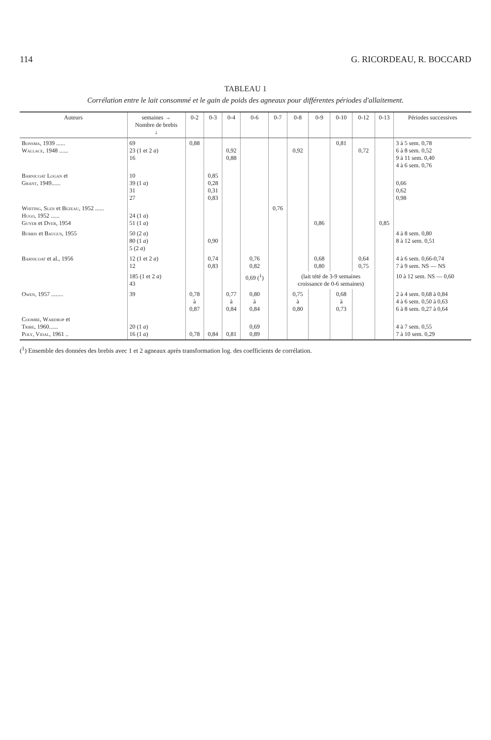114 G. RICORDEAU, R. BOCCARD
TABLEAU 1
Corrélation entre le lait consommé et le gain de poids des agneaux pour différentes périodes d'allaitement.
| Auteurs | semaines → Nombre de brebis ↓ | 0-2 | 0-3 | 0-4 | 0-6 | 0-7 | 0-8 | 0-9 | 0-10 | 0-12 | 0-13 | Périodes successives |
| --- | --- | --- | --- | --- | --- | --- | --- | --- | --- | --- | --- | --- |
| Bonsma , 1939 ...... Wallace , 1948 ...... | 69 23 (1 et 2 a ) 16 | 0,88 | | 0,92 0,88 | | | 0,92 | | 0,81 | 0,72 | | 3 à 5 sem. 0,78 6 à 8 sem. 0,52 9 à 11 sem. 0,40 4 à 6 sem. 0,76 |
| Barnicoat Logan et Grant , 1949...... | 10 39 (1 a ) 31 27 | | 0,85 0,28 0,31 0,83 | | | | | | | | | 0,66 0,62 0,98 |
| Whiting, Slen et Bezeau , 1952 ...... Hugo , 1952 ...... Guyer et Dyer , 1954 | 24 (1 a ) 51 (1 a ) | | | | | 0,76 | | 0,86 | | | 0,85 | |
| Burris et Baugus , 1955 | 50 (2 a ) 80 (1 a ) 5 (2 a ) | | 0,90 | | | | | | | | | 4 à 8 sem. 0,80 8 à 12 sem. 0,51 |
| Barnicoat et al., 1956 | 12 (1 et 2 a ) 12 | | 0,74 0,83 | | 0,76 0,82 | | | 0,68 0,80 | | 0,64 0,75 | | 4 à 6 sem. 0,66-0,74 7 à 9 sem. NS — NS |
| | 185 (1 et 2 a ) 43 | | | | 0,69 (<sup>1</sup>) | | (lait tété de 3-9 semaines croissance de 0-6 semaines) | | | | | 10 à 12 sem. NS — 0,60 |
| Owen , 1957 ........ | 39 | 0,78 à 0,87 | | 0,77 à 0,84 | 0,80 à 0,84 | | 0,75 à 0,80 | | 0,68 à 0,73 | | | 2 à 4 sem. 0,68 à 0,84 4 à 6 sem. 0,50 à 0,63 6 à 8 sem. 0,27 à 0,64 |
| Coombe, Wardrop et Tribe , 1960...... Poly, Vidal , 1961 .. | 20 (1 a ) 16 (1 a ) | 0,78 | 0,84 | 0,81 | 0,69 0,89 | | | | | | | 4 à 7 sem. 0,55 7 à 10 sem. 0,29 |
(<sup>1</sup>) Ensemble des données des brebis avec 1 et 2 agneaux après transformation log. des coefficients de corrélation.